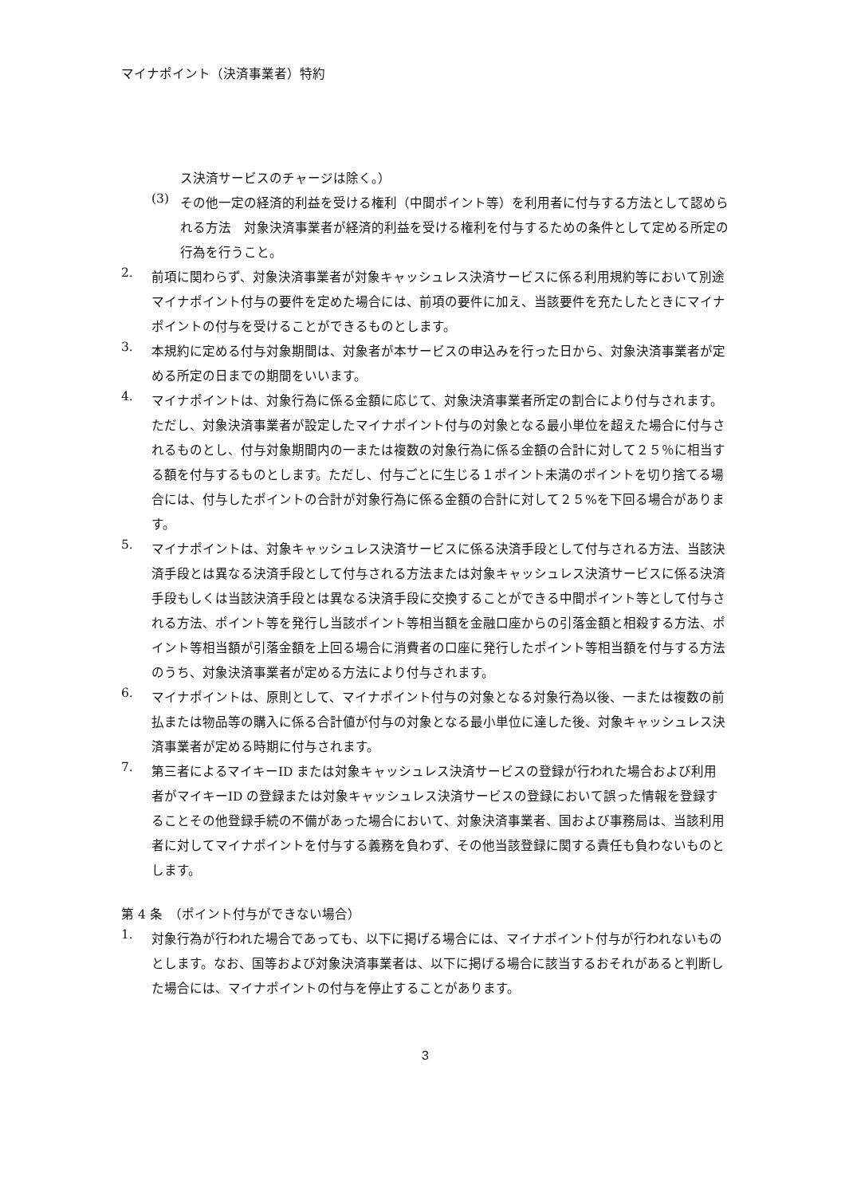マイナポイント（決済事業者）特約
ス決済サービスのチャージは除く。）
(3)
その他一定の経済的利益を受ける権利（中間ポイント等）を利用者に付与する方法として認められる方法　対象決済事業者が経済的利益を受ける権利を付与するための条件として定める所定の行為を行うこと。
2.
前項に関わらず、対象決済事業者が対象キャッシュレス決済サービスに係る利用規約等において別途マイナポイント付与の要件を定めた場合には、前項の要件に加え、当該要件を充たしたときにマイナポイントの付与を受けることができるものとします。
3.
本規約に定める付与対象期間は、対象者が本サービスの申込みを行った日から、対象決済事業者が定める所定の日までの期間をいいます。
4.
マイナポイントは、対象行為に係る金額に応じて、対象決済事業者所定の割合により付与されます。ただし、対象決済事業者が設定したマイナポイント付与の対象となる最小単位を超えた場合に付与されるものとし、付与対象期間内の一または複数の対象行為に係る金額の合計に対して２５％に相当する額を付与するものとします。ただし、付与ごとに生じる１ポイント未満のポイントを切り捨てる場合には、付与したポイントの合計が対象行為に係る金額の合計に対して２５%を下回る場合があります。
5.
マイナポイントは、対象キャッシュレス決済サービスに係る決済手段として付与される方法、当該決済手段とは異なる決済手段として付与される方法または対象キャッシュレス決済サービスに係る決済手段もしくは当該決済手段とは異なる決済手段に交換することができる中間ポイント等として付与される方法、ポイント等を発行し当該ポイント等相当額を金融口座からの引落金額と相殺する方法、ポイント等相当額が引落金額を上回る場合に消費者の口座に発行したポイント等相当額を付与する方法のうち、対象決済事業者が定める方法により付与されます。
6.
マイナポイントは、原則として、マイナポイント付与の対象となる対象行為以後、一または複数の前払または物品等の購入に係る合計値が付与の対象となる最小単位に達した後、対象キャッシュレス決済事業者が定める時期に付与されます。
7.
第三者によるマイキーID または対象キャッシュレス決済サービスの登録が行われた場合および利用者がマイキーID の登録または対象キャッシュレス決済サービスの登録において誤った情報を登録することその他登録手続の不備があった場合において、対象決済事業者、国および事務局は、当該利用者に対してマイナポイントを付与する義務を負わず、その他当該登録に関する責任も負わないものとします。
第 4 条　（ポイント付与ができない場合）
1.
対象行為が行われた場合であっても、以下に掲げる場合には、マイナポイント付与が行われないものとします。なお、国等および対象決済事業者は、以下に掲げる場合に該当するおそれがあると判断した場合には、マイナポイントの付与を停止することがあります。
3